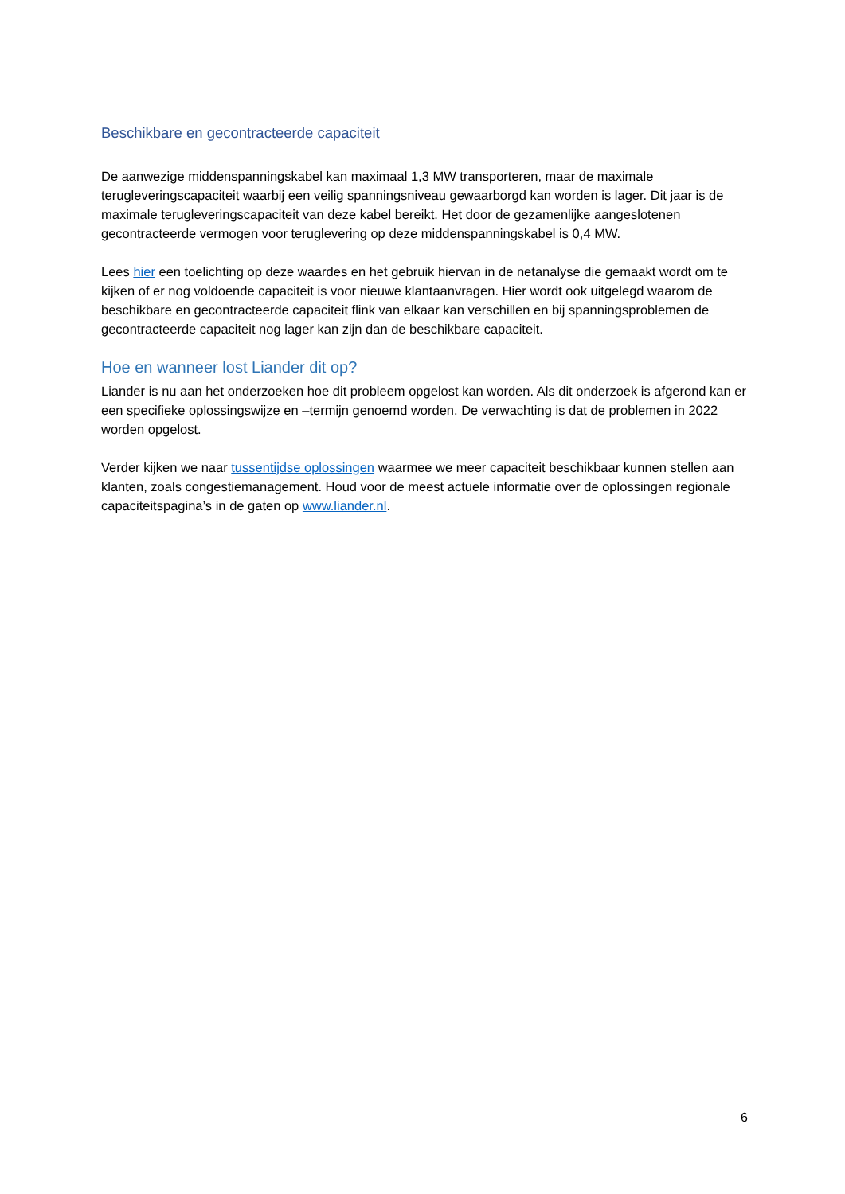Beschikbare en gecontracteerde capaciteit
De aanwezige middenspanningskabel kan maximaal 1,3 MW transporteren, maar de maximale terugleveringscapaciteit waarbij een veilig spanningsniveau gewaarborgd kan worden is lager. Dit jaar is de maximale terugleveringscapaciteit van deze kabel bereikt. Het door de gezamenlijke aangeslotenen gecontracteerde vermogen voor teruglevering op deze middenspanningskabel is 0,4 MW.
Lees hier een toelichting op deze waardes en het gebruik hiervan in de netanalyse die gemaakt wordt om te kijken of er nog voldoende capaciteit is voor nieuwe klantaanvragen. Hier wordt ook uitgelegd waarom de beschikbare en gecontracteerde capaciteit flink van elkaar kan verschillen en bij spanningsproblemen de gecontracteerde capaciteit nog lager kan zijn dan de beschikbare capaciteit.
Hoe en wanneer lost Liander dit op?
Liander is nu aan het onderzoeken hoe dit probleem opgelost kan worden. Als dit onderzoek is afgerond kan er een specifieke oplossingswijze en –termijn genoemd worden. De verwachting is dat de problemen in 2022 worden opgelost.
Verder kijken we naar tussentijdse oplossingen waarmee we meer capaciteit beschikbaar kunnen stellen aan klanten, zoals congestiemanagement. Houd voor de meest actuele informatie over de oplossingen regionale capaciteitspagina’s in de gaten op www.liander.nl.
6